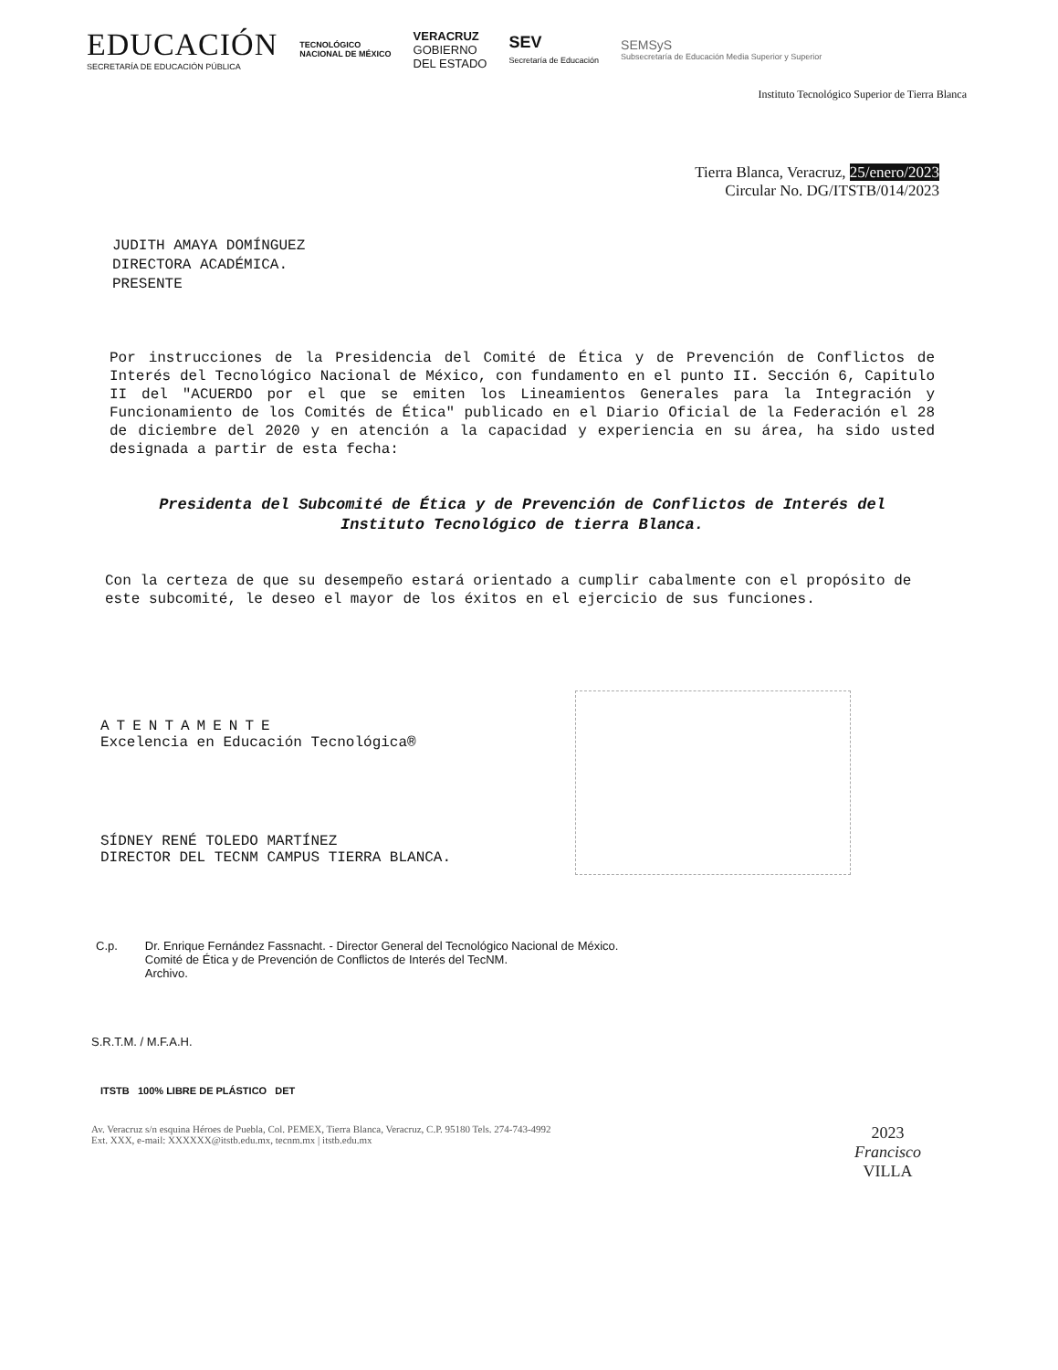EDUCACIÓN
SECRETARÍA DE EDUCACIÓN PÚBLICA
TECNOLÓGICO
NACIONAL DE MÉXICO
VERACRUZ
GOBIERNO
DEL ESTADO
SEV
Secretaría de Educación
SEMSyS
Subsecretaría de Educación Media Superior y Superior
Instituto Tecnológico Superior de Tierra Blanca
Tierra Blanca, Veracruz, 25/enero/2023
Circular No. DG/ITSTB/014/2023
JUDITH AMAYA DOMÍNGUEZ
DIRECTORA ACADÉMICA.
PRESENTE
Por instrucciones de la Presidencia del Comité de Ética y de Prevención de Conflictos de Interés del Tecnológico Nacional de México, con fundamento en el punto II. Sección 6, Capitulo II del "ACUERDO por el que se emiten los Lineamientos Generales para la Integración y Funcionamiento de los Comités de Ética" publicado en el Diario Oficial de la Federación el 28 de diciembre del 2020 y en atención a la capacidad y experiencia en su área, ha sido usted designada a partir de esta fecha:
Presidenta del Subcomité de Ética y de Prevención de Conflictos de Interés del Instituto Tecnológico de tierra Blanca.
Con la certeza de que su desempeño estará orientado a cumplir cabalmente con el propósito de este subcomité, le deseo el mayor de los éxitos en el ejercicio de sus funciones.
ATENTAMENTE
Excelencia en Educación Tecnológica®
SÍDNEY RENÉ TOLEDO MARTÍNEZ
DIRECTOR DEL TECNM CAMPUS TIERRA BLANCA.
C.p. Dr. Enrique Fernández Fassnacht. - Director General del Tecnológico Nacional de México.
Comité de Ética y de Prevención de Conflictos de Interés del TecNM.
Archivo.
S.R.T.M. / M.F.A.H.
ITSTB 100% LIBRE DE PLÁSTICO DET
Av. Veracruz s/n esquina Héroes de Puebla, Col. PEMEX, Tierra Blanca, Veracruz, C.P. 95180 Tels. 274-743-4992
Ext. XXX, e-mail: XXXXXX@itstb.edu.mx, tecnm.mx | itstb.edu.mx
2023
Francisco
VILLA